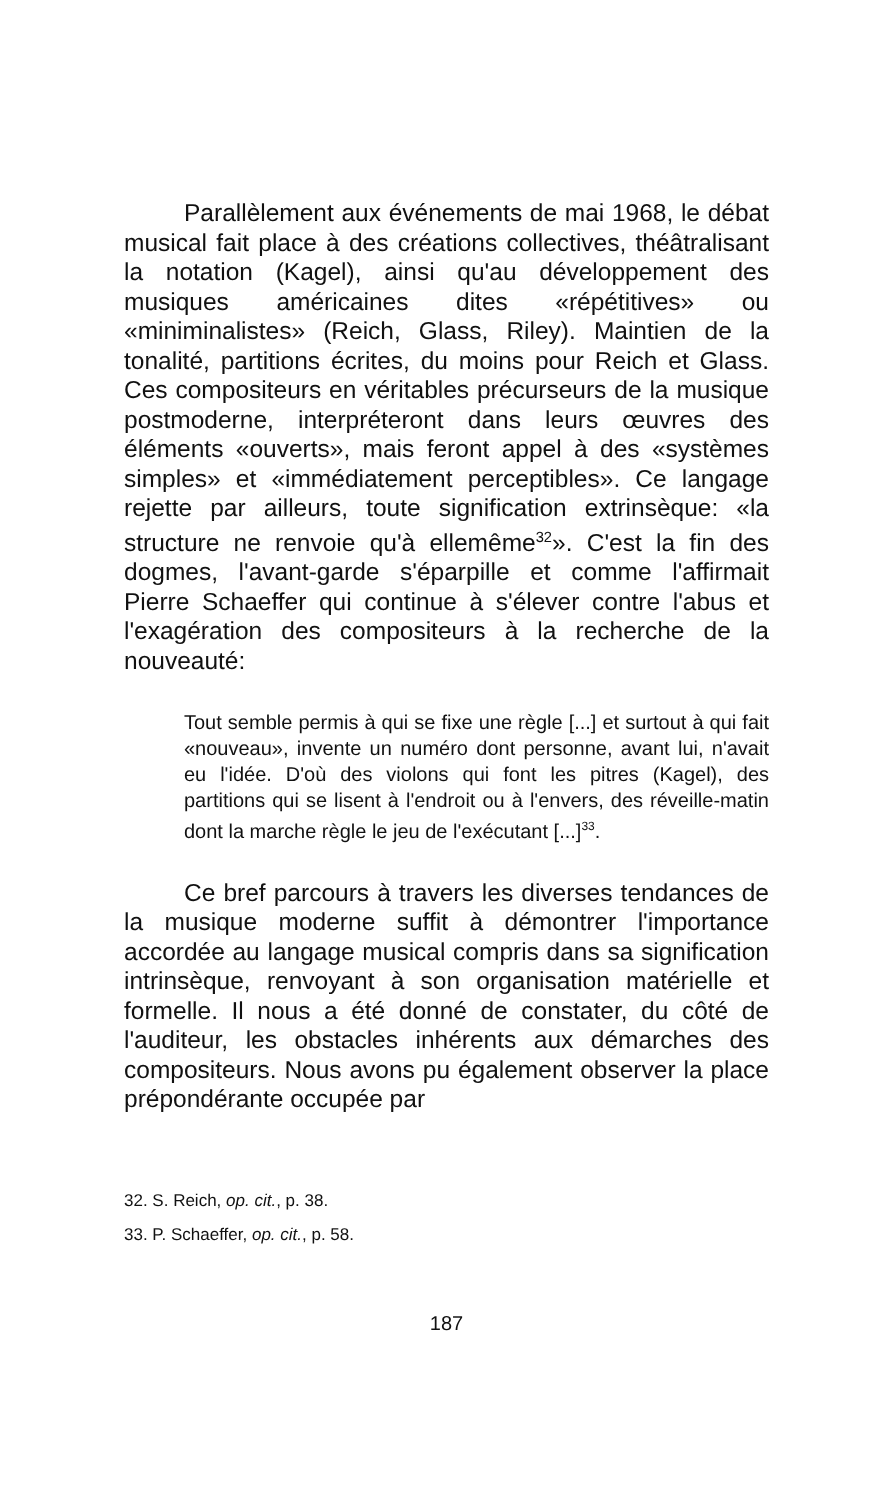Parallèlement aux événements de mai 1968, le débat musical fait place à des créations collectives, théâtralisant la notation (Kagel), ainsi qu'au développement des musiques américaines dites «répétitives» ou «miniminalistes» (Reich, Glass, Riley). Maintien de la tonalité, partitions écrites, du moins pour Reich et Glass. Ces compositeurs en véritables précurseurs de la musique postmoderne, interpréteront dans leurs œuvres des éléments «ouverts», mais feront appel à des «systèmes simples» et «immédiatement perceptibles». Ce langage rejette par ailleurs, toute signification extrinsèque: «la structure ne renvoie qu'à ellemême<sup>32</sup>». C'est la fin des dogmes, l'avant-garde s'éparpille et comme l'affirmait Pierre Schaeffer qui continue à s'élever contre l'abus et l'exagération des compositeurs à la recherche de la nouveauté:
Tout semble permis à qui se fixe une règle [...] et surtout à qui fait «nouveau», invente un numéro dont personne, avant lui, n'avait eu l'idée. D'où des violons qui font les pitres (Kagel), des partitions qui se lisent à l'endroit ou à l'envers, des réveille-matin dont la marche règle le jeu de l'exécutant [...]<sup>33</sup>.
Ce bref parcours à travers les diverses tendances de la musique moderne suffit à démontrer l'importance accordée au langage musical compris dans sa signification intrinsèque, renvoyant à son organisation matérielle et formelle. Il nous a été donné de constater, du côté de l'auditeur, les obstacles inhérents aux démarches des compositeurs. Nous avons pu également observer la place prépondérante occupée par
32. S. Reich, op. cit., p. 38.
33. P. Schaeffer, op. cit., p. 58.
187